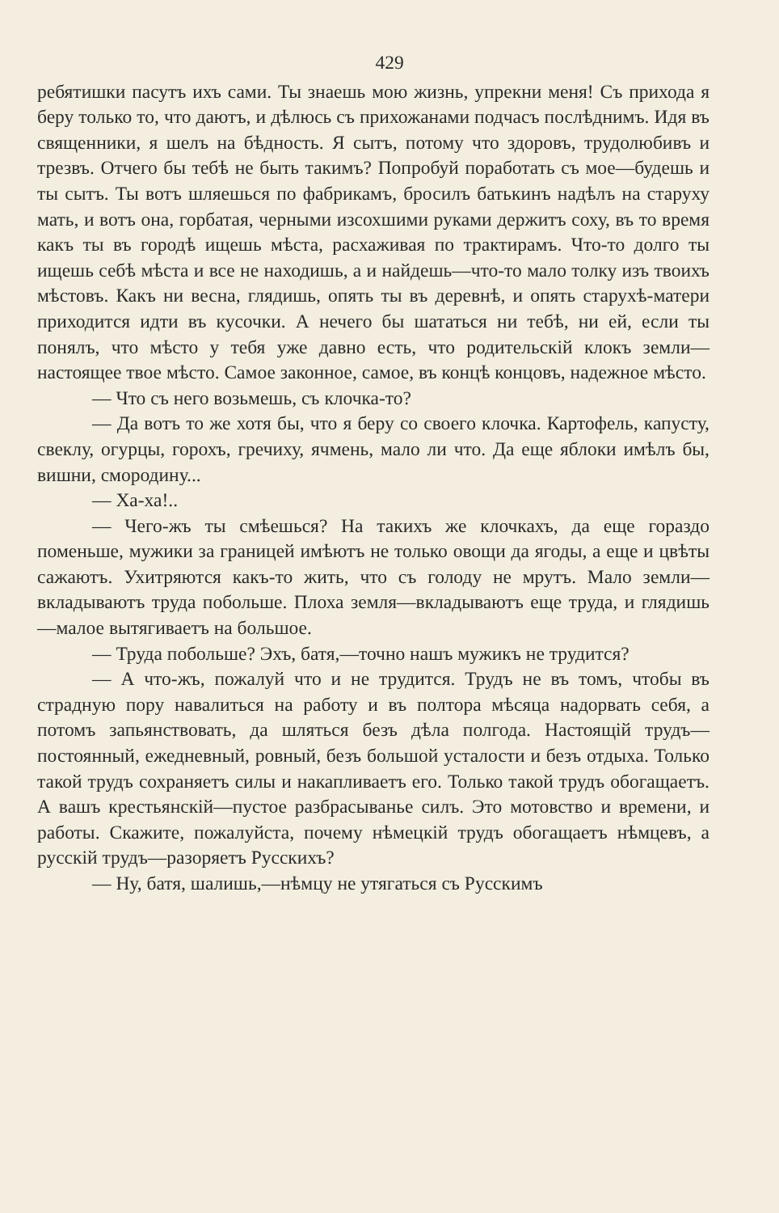429
ребятишки пасутъ ихъ сами. Ты знаешь мою жизнь, упрекни меня! Съ прихода я беру только то, что даютъ, и дѣлюсь съ прихожанами подчасъ послѣднимъ. Идя въ священники, я шелъ на бѣдность. Я сытъ, потому что здоровъ, трудолюбивъ и трезвъ. Отчего бы тебѣ не быть такимъ? Попробуй поработать съ мое—будешь и ты сытъ. Ты вотъ шляешься по фабрикамъ, бросилъ батькинъ надѣлъ на старуху мать, и вотъ она, горбатая, черными изсохшими руками держитъ соху, въ то время какъ ты въ городѣ ищешь мѣста, расхаживая по трактирамъ. Что-то долго ты ищешь себѣ мѣста и все не находишь, а и найдешь—что-то мало толку изъ твоихъ мѣстовъ. Какъ ни весна, глядишь, опять ты въ деревнѣ, и опять старухѣ-матери приходится идти въ кусочки. А нечего бы шататься ни тебѣ, ни ей, если ты понялъ, что мѣсто у тебя уже давно есть, что родительскій клокъ земли—настоящее твое мѣсто. Самое законное, самое, въ концѣ концовъ, надежное мѣсто.
— Что съ него возьмешь, съ клочка-то?
— Да вотъ то же хотя бы, что я беру со своего клочка. Картофель, капусту, свеклу, огурцы, горохъ, гречиху, ячмень, мало ли что. Да еще яблоки имѣлъ бы, вишни, смородину...
— Ха-ха!..
— Чего-жъ ты смѣешься? На такихъ же клочкахъ, да еще гораздо поменьше, мужики за границей имѣютъ не только овощи да ягоды, а еще и цвѣты сажаютъ. Ухитряются какъ-то жить, что съ голоду не мрутъ. Мало земли—вкладываютъ труда побольше. Плоха земля—вкладываютъ еще труда, и глядишь—малое вытягиваетъ на большое.
— Труда побольше? Эхъ, батя,—точно нашъ мужикъ не трудится?
— А что-жъ, пожалуй что и не трудится. Трудъ не въ томъ, чтобы въ страдную пору навалиться на работу и въ полтора мѣсяца надорвать себя, а потомъ запьянствовать, да шляться безъ дѣла полгода. Настоящій трудъ—постоянный, ежедневный, ровный, безъ большой усталости и безъ отдыха. Только такой трудъ сохраняетъ силы и накапливаетъ его. Только такой трудъ обогащаетъ. А вашъ крестьянскій—пустое разбрасыванье силъ. Это мотовство и времени, и работы. Скажите, пожалуйста, почему нѣмецкій трудъ обогащаетъ нѣмцевъ, а русскій трудъ—разоряетъ Русскихъ?
— Ну, батя, шалишь,—нѣмцу не утягаться съ Русскимъ